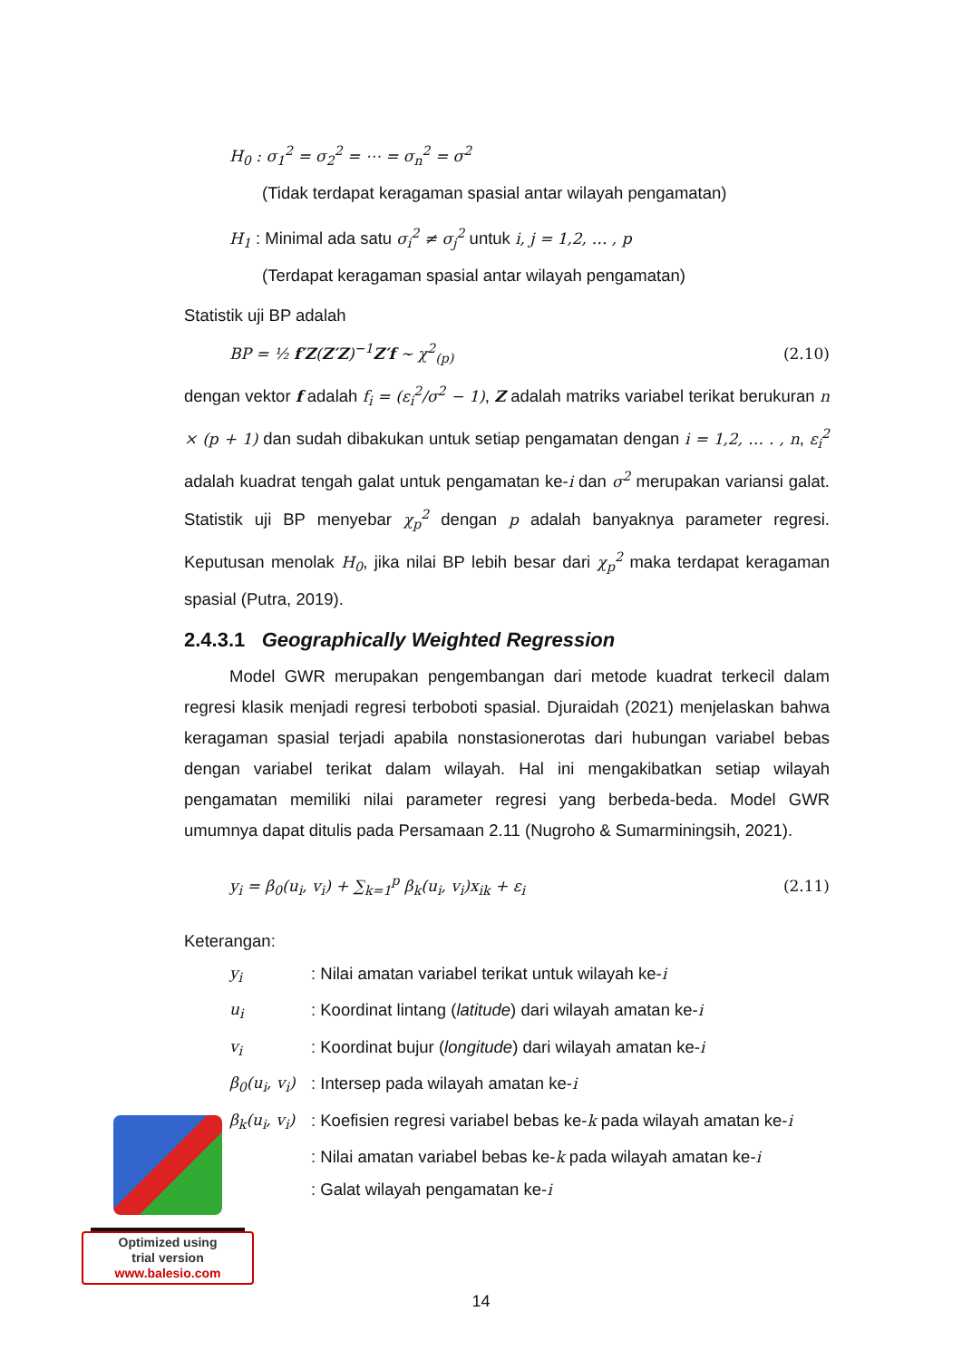H<sub>0</sub> : σ<sub>1</sub><sup>2</sup> = σ<sub>2</sub><sup>2</sup> = ⋯ = σ<sub>n</sub><sup>2</sup> = σ<sup>2</sup>
(Tidak terdapat keragaman spasial antar wilayah pengamatan)
H<sub>1</sub> : Minimal ada satu σ<sub>i</sub><sup>2</sup> ≠ σ<sub>j</sub><sup>2</sup> untuk i, j = 1,2, … , p
(Terdapat keragaman spasial antar wilayah pengamatan)
Statistik uji BP adalah
BP = ½ f′Z(Z′Z)<sup>−1</sup>Z′f ~ χ<sup>2</sup><sub>(p)</sub> (2.10)
dengan vektor f adalah f<sub>i</sub> = (ε<sub>i</sub><sup>2</sup>/σ<sup>2</sup> − 1), Z adalah matriks variabel terikat berukuran n × (p + 1) dan sudah dibakukan untuk setiap pengamatan dengan i = 1,2, … . , n, ε<sub>i</sub><sup>2</sup> adalah kuadrat tengah galat untuk pengamatan ke-i dan σ<sup>2</sup> merupakan variansi galat. Statistik uji BP menyebar χ<sub>p</sub><sup>2</sup> dengan p adalah banyaknya parameter regresi. Keputusan menolak H<sub>0</sub>, jika nilai BP lebih besar dari χ<sub>p</sub><sup>2</sup> maka terdapat keragaman spasial (Putra, 2019).
2.4.3.1 Geographically Weighted Regression
Model GWR merupakan pengembangan dari metode kuadrat terkecil dalam regresi klasik menjadi regresi terboboti spasial. Djuraidah (2021) menjelaskan bahwa keragaman spasial terjadi apabila nonstasionerotas dari hubungan variabel bebas dengan variabel terikat dalam wilayah. Hal ini mengakibatkan setiap wilayah pengamatan memiliki nilai parameter regresi yang berbeda-beda. Model GWR umumnya dapat ditulis pada Persamaan 2.11 (Nugroho & Sumarminingsih, 2021).
y<sub>i</sub> = β<sub>0</sub>(u<sub>i</sub>, v<sub>i</sub>) + ∑<sub>k=1</sub><sup>p</sup> β<sub>k</sub>(u<sub>i</sub>, v<sub>i</sub>)x<sub>ik</sub> + ε<sub>i</sub> (2.11)
Keterangan:
y<sub>i</sub>: Nilai amatan variabel terikat untuk wilayah ke-i
u<sub>i</sub>: Koordinat lintang (latitude) dari wilayah amatan ke-i
v<sub>i</sub>: Koordinat bujur (longitude) dari wilayah amatan ke-i
β<sub>0</sub>(u<sub>i</sub>, v<sub>i</sub>): Intersep pada wilayah amatan ke-i
β<sub>k</sub>(u<sub>i</sub>, v<sub>i</sub>): Koefisien regresi variabel bebas ke-k pada wilayah amatan ke-i
: Nilai amatan variabel bebas ke-k pada wilayah amatan ke-i
: Galat wilayah pengamatan ke-i
Optimized using
trial version
www.balesio.com
14